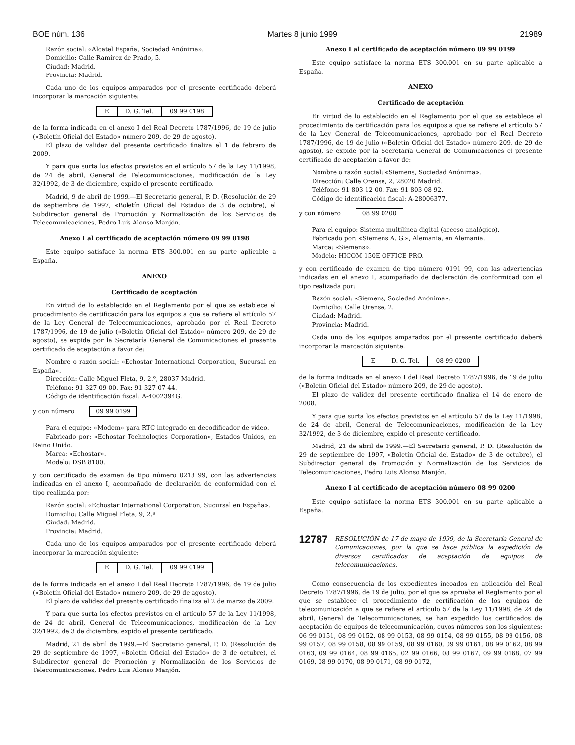BOE núm. 136 Martes 8 junio 1999 21989
Razón social: «Alcatel España, Sociedad Anónima».
Domicilio: Calle Ramírez de Prado, 5.
Ciudad: Madrid.
Provincia: Madrid.
Cada uno de los equipos amparados por el presente certificado deberá incorporar la marcación siguiente:
| E | D. G. Tel. | 09 99 0198 |
de la forma indicada en el anexo I del Real Decreto 1787/1996, de 19 de julio («Boletín Oficial del Estado» número 209, de 29 de agosto).
El plazo de validez del presente certificado finaliza el 1 de febrero de 2009.
Y para que surta los efectos previstos en el artículo 57 de la Ley 11/1998, de 24 de abril, General de Telecomunicaciones, modificación de la Ley 32/1992, de 3 de diciembre, expido el presente certificado.
Madrid, 9 de abril de 1999.—El Secretario general, P. D. (Resolución de 29 de septiembre de 1997, «Boletín Oficial del Estado» de 3 de octubre), el Subdirector general de Promoción y Normalización de los Servicios de Telecomunicaciones, Pedro Luis Alonso Manjón.
Anexo I al certificado de aceptación número 09 99 0198
Este equipo satisface la norma ETS 300.001 en su parte aplicable a España.
ANEXO
Certificado de aceptación
En virtud de lo establecido en el Reglamento por el que se establece el procedimiento de certificación para los equipos a que se refiere el artículo 57 de la Ley General de Telecomunicaciones, aprobado por el Real Decreto 1787/1996, de 19 de julio («Boletín Oficial del Estado» número 209, de 29 de agosto), se expide por la Secretaría General de Comunicaciones el presente certificado de aceptación a favor de:
Nombre o razón social: «Echostar International Corporation, Sucursal en España».
Dirección: Calle Miguel Fleta, 9, 2.º, 28037 Madrid.
Teléfono: 91 327 09 00. Fax: 91 327 07 44.
Código de identificación fiscal: A-4002394G.
y con número 09 99 0199
Para el equipo: «Modem» para RTC integrado en decodificador de vídeo.
Fabricado por: «Echostar Technologies Corporation», Estados Unidos, en Reino Unido.
Marca: «Echostar».
Modelo: DSB 8100.
y con certificado de examen de tipo número 0213 99, con las advertencias indicadas en el anexo I, acompañado de declaración de conformidad con el tipo realizada por:
Razón social: «Echostar International Corporation, Sucursal en España».
Domicilio: Calle Miguel Fleta, 9, 2.º
Ciudad: Madrid.
Provincia: Madrid.
Cada uno de los equipos amparados por el presente certificado deberá incorporar la marcación siguiente:
| E | D. G. Tel. | 09 99 0199 |
de la forma indicada en el anexo I del Real Decreto 1787/1996, de 19 de julio («Boletín Oficial del Estado» número 209, de 29 de agosto).
El plazo de validez del presente certificado finaliza el 2 de marzo de 2009.
Y para que surta los efectos previstos en el artículo 57 de la Ley 11/1998, de 24 de abril, General de Telecomunicaciones, modificación de la Ley 32/1992, de 3 de diciembre, expido el presente certificado.
Madrid, 21 de abril de 1999.—El Secretario general, P. D. (Resolución de 29 de septiembre de 1997, «Boletín Oficial del Estado» de 3 de octubre), el Subdirector general de Promoción y Normalización de los Servicios de Telecomunicaciones, Pedro Luis Alonso Manjón.
Anexo I al certificado de aceptación número 09 99 0199
Este equipo satisface la norma ETS 300.001 en su parte aplicable a España.
ANEXO
Certificado de aceptación
En virtud de lo establecido en el Reglamento por el que se establece el procedimiento de certificación para los equipos a que se refiere el artículo 57 de la Ley General de Telecomunicaciones, aprobado por el Real Decreto 1787/1996, de 19 de julio («Boletín Oficial del Estado» número 209, de 29 de agosto), se expide por la Secretaría General de Comunicaciones el presente certificado de aceptación a favor de:
Nombre o razón social: «Siemens, Sociedad Anónima».
Dirección: Calle Orense, 2, 28020 Madrid.
Teléfono: 91 803 12 00. Fax: 91 803 08 92.
Código de identificación fiscal: A-28006377.
y con número 08 99 0200
Para el equipo: Sistema multilínea digital (acceso analógico).
Fabricado por: «Siemens A. G.», Alemania, en Alemania.
Marca: «Siemens».
Modelo: HICOM 150E OFFICE PRO.
y con certificado de examen de tipo número 0191 99, con las advertencias indicadas en el anexo I, acompañado de declaración de conformidad con el tipo realizada por:
Razón social: «Siemens, Sociedad Anónima».
Domicilio: Calle Orense, 2.
Ciudad: Madrid.
Provincia: Madrid.
Cada uno de los equipos amparados por el presente certificado deberá incorporar la marcación siguiente:
| E | D. G. Tel. | 08 99 0200 |
de la forma indicada en el anexo I del Real Decreto 1787/1996, de 19 de julio («Boletín Oficial del Estado» número 209, de 29 de agosto).
El plazo de validez del presente certificado finaliza el 14 de enero de 2008.
Y para que surta los efectos previstos en el artículo 57 de la Ley 11/1998, de 24 de abril, General de Telecomunicaciones, modificación de la Ley 32/1992, de 3 de diciembre, expido el presente certificado.
Madrid, 21 de abril de 1999.—El Secretario general, P. D. (Resolución de 29 de septiembre de 1997, «Boletín Oficial del Estado» de 3 de octubre), el Subdirector general de Promoción y Normalización de los Servicios de Telecomunicaciones, Pedro Luis Alonso Manjón.
Anexo I al certificado de aceptación número 08 99 0200
Este equipo satisface la norma ETS 300.001 en su parte aplicable a España.
12787 RESOLUCIÓN de 17 de mayo de 1999, de la Secretaría General de Comunicaciones, por la que se hace pública la expedición de diversos certificados de aceptación de equipos de telecomunicaciones.
Como consecuencia de los expedientes incoados en aplicación del Real Decreto 1787/1996, de 19 de julio, por el que se aprueba el Reglamento por el que se establece el procedimiento de certificación de los equipos de telecomunicación a que se refiere el artículo 57 de la Ley 11/1998, de 24 de abril, General de Telecomunicaciones, se han expedido los certificados de aceptación de equipos de telecomunicación, cuyos números son los siguientes: 06 99 0151, 08 99 0152, 08 99 0153, 08 99 0154, 08 99 0155, 08 99 0156, 08 99 0157, 08 99 0158, 08 99 0159, 08 99 0160, 09 99 0161, 08 99 0162, 08 99 0163, 09 99 0164, 08 99 0165, 02 99 0166, 08 99 0167, 09 99 0168, 07 99 0169, 08 99 0170, 08 99 0171, 08 99 0172,